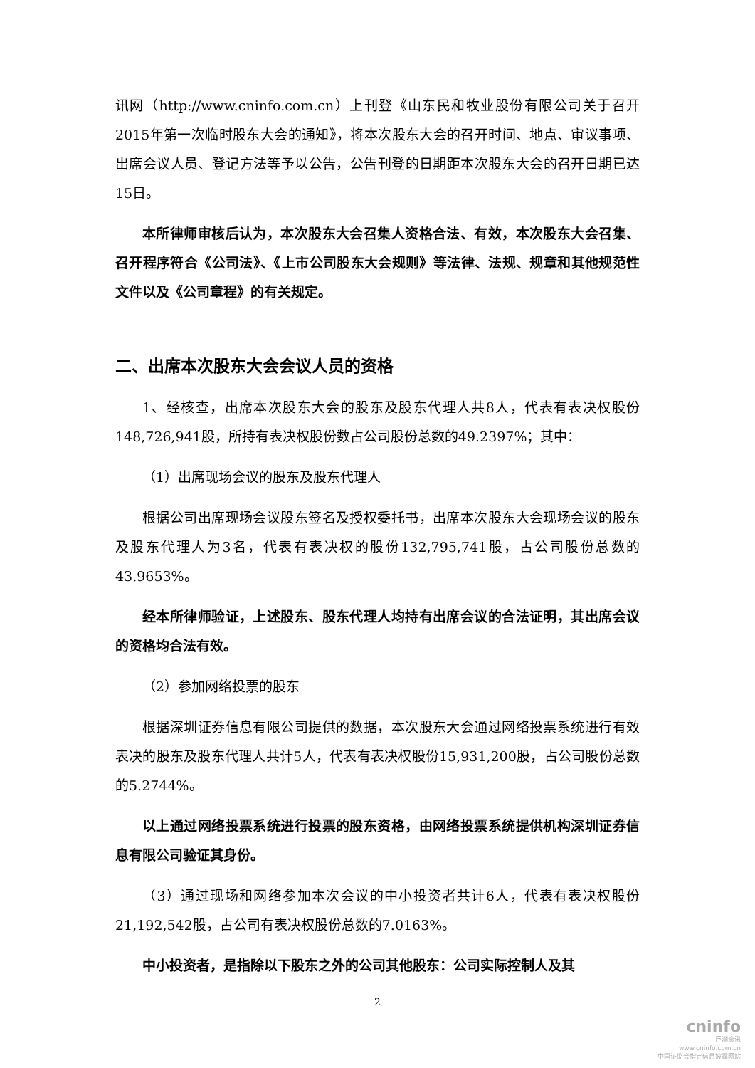讯网（http://www.cninfo.com.cn）上刊登《山东民和牧业股份有限公司关于召开2015年第一次临时股东大会的通知》，将本次股东大会的召开时间、地点、审议事项、出席会议人员、登记方法等予以公告，公告刊登的日期距本次股东大会的召开日期已达15日。
本所律师审核后认为，本次股东大会召集人资格合法、有效，本次股东大会召集、召开程序符合《公司法》、《上市公司股东大会规则》等法律、法规、规章和其他规范性文件以及《公司章程》的有关规定。
二、出席本次股东大会会议人员的资格
1、经核查，出席本次股东大会的股东及股东代理人共8人，代表有表决权股份148,726,941股，所持有表决权股份数占公司股份总数的49.2397%；其中：
（1）出席现场会议的股东及股东代理人
根据公司出席现场会议股东签名及授权委托书，出席本次股东大会现场会议的股东及股东代理人为3名，代表有表决权的股份132,795,741股，占公司股份总数的43.9653%。
经本所律师验证，上述股东、股东代理人均持有出席会议的合法证明，其出席会议的资格均合法有效。
（2）参加网络投票的股东
根据深圳证券信息有限公司提供的数据，本次股东大会通过网络投票系统进行有效表决的股东及股东代理人共计5人，代表有表决权股份15,931,200股，占公司股份总数的5.2744%。
以上通过网络投票系统进行投票的股东资格，由网络投票系统提供机构深圳证券信息有限公司验证其身份。
（3）通过现场和网络参加本次会议的中小投资者共计6人，代表有表决权股份21,192,542股，占公司有表决权股份总数的7.0163%。
中小投资者，是指除以下股东之外的公司其他股东：公司实际控制人及其
2
cninfo
巨潮资讯
www.cninfo.com.cn
中国证监会指定信息披露网站